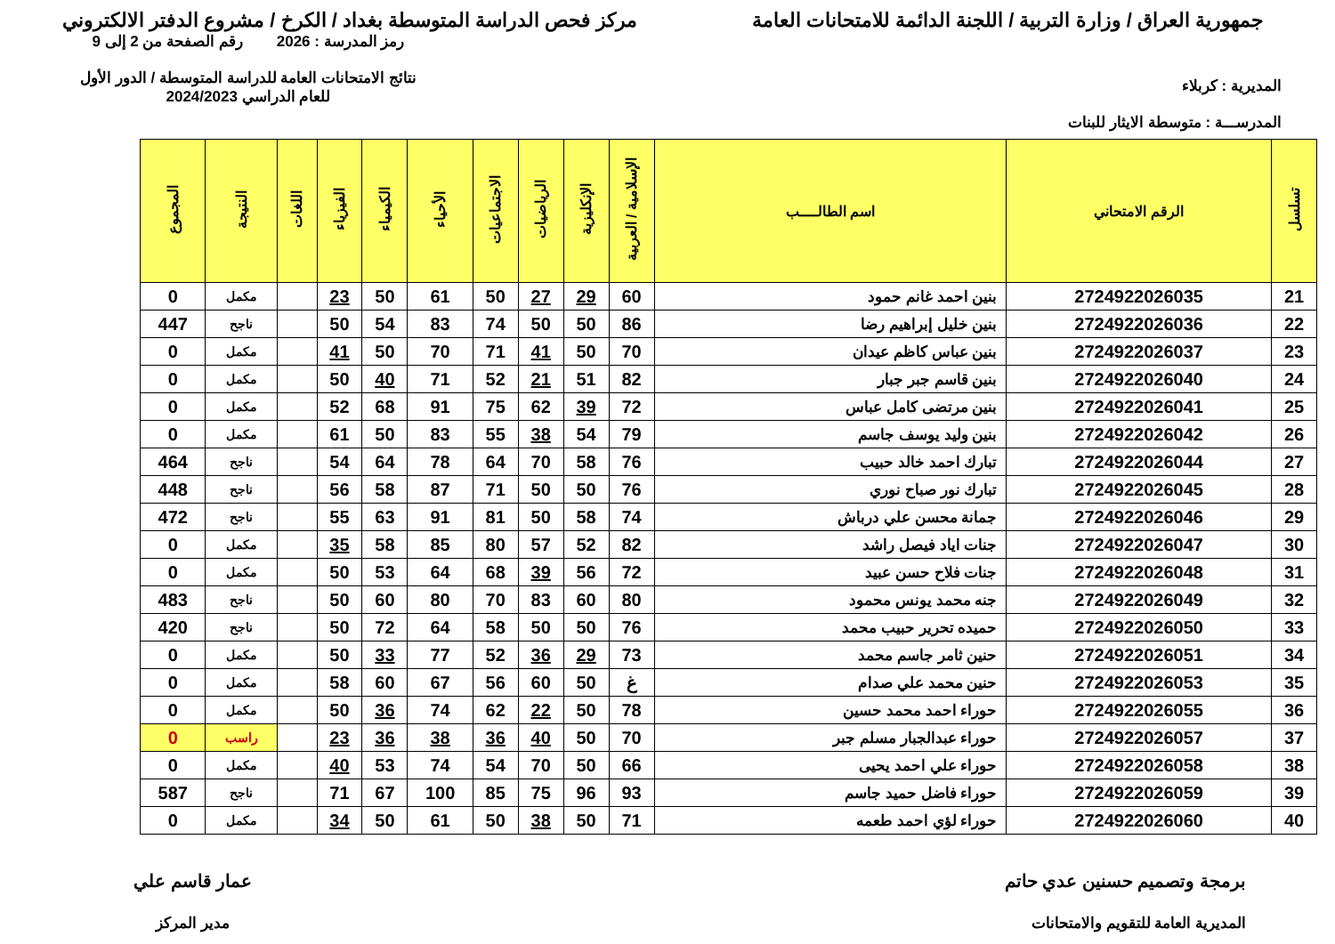جمهورية العراق / وزارة التربية / اللجنة الدائمة للامتحانات العامة
مركز فحص الدراسة المتوسطة بغداد / الكرخ / مشروع الدفتر الالكتروني
المديرية : كربلاء
المدرســـة : متوسطة الايثار للبنات
رمز المدرسة : 2026 رقم الصفحة من 2 إلى 9
نتائج الامتحانات العامة للدراسة المتوسطة / الدور الأول
للعام الدراسي 2024/2023
| تسلسل | الرقم الامتحاني | اسم الطالــــب | الإسلامية / العربية | الإنكليزية | الرياضيات | الاجتماعيات | الأحياء | الكيمياء | الفيزياء | اللغات | النتيجة | المجموع |
| --- | --- | --- | --- | --- | --- | --- | --- | --- | --- | --- | --- | --- |
| 21 | 2724922026035 | بنين احمد غانم حمود | 60 | 29 | 27 | 50 | 61 | 50 | 23 | | مكمل | 0 |
| 22 | 2724922026036 | بنين خليل إبراهيم رضا | 86 | 50 | 50 | 74 | 83 | 54 | 50 | | ناجح | 447 |
| 23 | 2724922026037 | بنين عباس كاظم عيدان | 70 | 50 | 41 | 71 | 70 | 50 | 41 | | مكمل | 0 |
| 24 | 2724922026040 | بنين قاسم جبر جبار | 82 | 51 | 21 | 52 | 71 | 40 | 50 | | مكمل | 0 |
| 25 | 2724922026041 | بنين مرتضى كامل عباس | 72 | 39 | 62 | 75 | 91 | 68 | 52 | | مكمل | 0 |
| 26 | 2724922026042 | بنين وليد يوسف جاسم | 79 | 54 | 38 | 55 | 83 | 50 | 61 | | مكمل | 0 |
| 27 | 2724922026044 | تبارك احمد خالد حبيب | 76 | 58 | 70 | 64 | 78 | 64 | 54 | | ناجح | 464 |
| 28 | 2724922026045 | تبارك نور صباح نوري | 76 | 50 | 50 | 71 | 87 | 58 | 56 | | ناجح | 448 |
| 29 | 2724922026046 | جمانة محسن علي درباش | 74 | 58 | 50 | 81 | 91 | 63 | 55 | | ناجح | 472 |
| 30 | 2724922026047 | جنات اياد فيصل راشد | 82 | 52 | 57 | 80 | 85 | 58 | 35 | | مكمل | 0 |
| 31 | 2724922026048 | جنات فلاح حسن عبيد | 72 | 56 | 39 | 68 | 64 | 53 | 50 | | مكمل | 0 |
| 32 | 2724922026049 | جنه محمد يونس محمود | 80 | 60 | 83 | 70 | 80 | 60 | 50 | | ناجح | 483 |
| 33 | 2724922026050 | حميده تحرير حبيب محمد | 76 | 50 | 50 | 58 | 64 | 72 | 50 | | ناجح | 420 |
| 34 | 2724922026051 | حنين ثامر جاسم محمد | 73 | 29 | 36 | 52 | 77 | 33 | 50 | | مكمل | 0 |
| 35 | 2724922026053 | حنين محمد علي صدام | غ | 50 | 60 | 56 | 67 | 60 | 58 | | مكمل | 0 |
| 36 | 2724922026055 | حوراء احمد محمد حسين | 78 | 50 | 22 | 62 | 74 | 36 | 50 | | مكمل | 0 |
| 37 | 2724922026057 | حوراء عبدالجبار مسلم جبر | 70 | 50 | 40 | 36 | 38 | 36 | 23 | | راسب | 0 |
| 38 | 2724922026058 | حوراء علي احمد يحيى | 66 | 50 | 70 | 54 | 74 | 53 | 40 | | مكمل | 0 |
| 39 | 2724922026059 | حوراء فاضل حميد جاسم | 93 | 96 | 75 | 85 | 100 | 67 | 71 | | ناجح | 587 |
| 40 | 2724922026060 | حوراء لؤي احمد طعمه | 71 | 50 | 38 | 50 | 61 | 50 | 34 | | مكمل | 0 |
برمجة وتصميم حسنين عدي حاتم
المديرية العامة للتقويم والامتحانات
عمار قاسم علي
مدير المركز